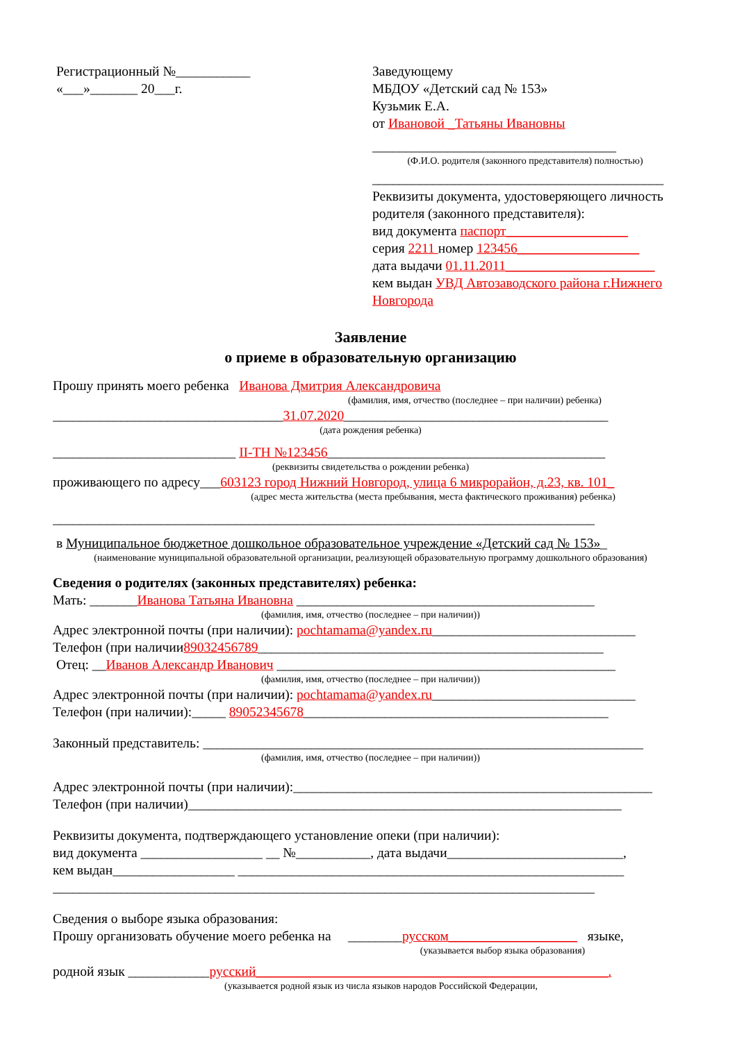Регистрационный №___________
«___»_______ 20___г.
Заведующему
МБДОУ «Детский сад № 153»
Кузьмик Е.А.
от Ивановой _Татьяны Ивановны
____________________________________
(Ф.И.О. родителя (законного представителя) полностью)
___________________________________________
Реквизиты документа, удостоверяющего личность родителя (законного представителя):
вид документа паспорт__________________
серия 2211 номер 123456__________________
дата выдачи 01.11.2011______________________
кем выдан УВД Автозаводского района г.Нижнего Новгорода
Заявление
о приеме в образовательную организацию
Прошу принять моего ребенка Иванова Дмитрия Александровича
(фамилия, имя, отчество (последнее – при наличии) ребенка)
__________________________________31.07.2020_______________________________________
(дата рождения ребенка)
___________________________ II-ТН №123456_________________________________________
(реквизиты свидетельства о рождении ребенка)
проживающего по адресу___603123 город Нижний Новгород, улица 6 микрорайон, д.23, кв. 101_
(адрес места жительства (места пребывания, места фактического проживания) ребенка)
________________________________________________________________________________
в Муниципальное бюджетное дошкольное образовательное учреждение «Детский сад № 153»_
(наименование муниципальной образовательной организации, реализующей образовательную программу дошкольного образования)
Сведения о родителях (законных представителях) ребенка:
Мать: _______Иванова Татьяна Ивановна ____________________________________________
(фамилия, имя, отчество (последнее – при наличии))
Адрес электронной почты (при наличии): pochtamama@yandex.ru______________________________
Телефон (при наличии89032456789___________________________________________________
Отец: __Иванов Александр Иванович __________________________________________________
(фамилия, имя, отчество (последнее – при наличии))
Адрес электронной почты (при наличии): pochtamama@yandex.ru______________________________
Телефон (при наличии):_____ 89052345678_____________________________________________
Законный представитель: _________________________________________________________________
(фамилия, имя, отчество (последнее – при наличии))
Адрес электронной почты (при наличии):_____________________________________________________
Телефон (при наличии)________________________________________________________________
Реквизиты документа, подтверждающего установление опеки (при наличии):
вид документа __________________ __ №___________, дата выдачи__________________________,
кем выдан__________________ _________________________________________________________
________________________________________________________________________________
Сведения о выборе языка образования:
Прошу организовать обучение моего ребенка на ________русском___________________ языке,
(указывается выбор языка образования)
родной язык ____________русский____________________________________________________.
(указывается родной язык из числа языков народов Российской Федерации,